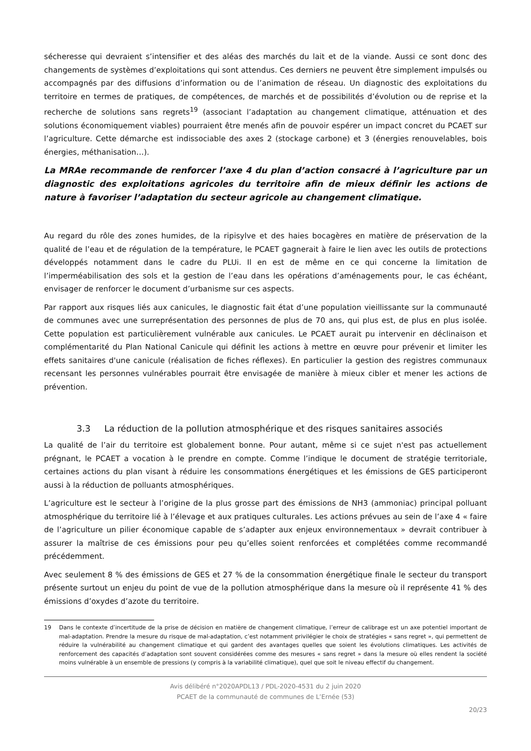sécheresse qui devraient s’intensifier et des aléas des marchés du lait et de la viande. Aussi ce sont donc des changements de systèmes d’exploitations qui sont attendus. Ces derniers ne peuvent être simplement impulsés ou accompagnés par des diffusions d’information ou de l’animation de réseau. Un diagnostic des exploitations du territoire en termes de pratiques, de compétences, de marchés et de possibilités d’évolution ou de reprise et la recherche de solutions sans regrets<sup>19</sup> (associant l’adaptation au changement climatique, atténuation et des solutions économiquement viables) pourraient être menés afin de pouvoir espérer un impact concret du PCAET sur l’agriculture. Cette démarche est indissociable des axes 2 (stockage carbone) et 3 (énergies renouvelables, bois énergies, méthanisation…).
La MRAe recommande de renforcer l’axe 4 du plan d’action consacré à l’agriculture par un diagnostic des exploitations agricoles du territoire afin de mieux définir les actions de nature à favoriser l’adaptation du secteur agricole au changement climatique.
Au regard du rôle des zones humides, de la ripisylve et des haies bocagères en matière de préservation de la qualité de l’eau et de régulation de la température, le PCAET gagnerait à faire le lien avec les outils de protections développés notamment dans le cadre du PLUi. Il en est de même en ce qui concerne la limitation de l’imperméabilisation des sols et la gestion de l’eau dans les opérations d’aménagements pour, le cas échéant, envisager de renforcer le document d’urbanisme sur ces aspects.
Par rapport aux risques liés aux canicules, le diagnostic fait état d’une population vieillissante sur la communauté de communes avec une surreprésentation des personnes de plus de 70 ans, qui plus est, de plus en plus isolée. Cette population est particulièrement vulnérable aux canicules. Le PCAET aurait pu intervenir en déclinaison et complémentarité du Plan National Canicule qui définit les actions à mettre en œuvre pour prévenir et limiter les effets sanitaires d'une canicule (réalisation de fiches réflexes). En particulier la gestion des registres communaux recensant les personnes vulnérables pourrait être envisagée de manière à mieux cibler et mener les actions de prévention.
3.3 La réduction de la pollution atmosphérique et des risques sanitaires associés
La qualité de l’air du territoire est globalement bonne. Pour autant, même si ce sujet n'est pas actuellement prégnant, le PCAET a vocation à le prendre en compte. Comme l’indique le document de stratégie territoriale, certaines actions du plan visant à réduire les consommations énergétiques et les émissions de GES participeront aussi à la réduction de polluants atmosphériques.
L’agriculture est le secteur à l’origine de la plus grosse part des émissions de NH3 (ammoniac) principal polluant atmosphérique du territoire lié à l’élevage et aux pratiques culturales. Les actions prévues au sein de l’axe 4 « faire de l’agriculture un pilier économique capable de s’adapter aux enjeux environnementaux » devrait contribuer à assurer la maîtrise de ces émissions pour peu qu’elles soient renforcées et complétées comme recommandé précédemment.
Avec seulement 8 % des émissions de GES et 27 % de la consommation énergétique finale le secteur du transport présente surtout un enjeu du point de vue de la pollution atmosphérique dans la mesure où il représente 41 % des émissions d’oxydes d’azote du territoire.
19 Dans le contexte d’incertitude de la prise de décision en matière de changement climatique, l’erreur de calibrage est un axe potentiel important de mal-adaptation. Prendre la mesure du risque de mal-adaptation, c’est notamment privilégier le choix de stratégies « sans regret », qui permettent de réduire la vulnérabilité au changement climatique et qui gardent des avantages quelles que soient les évolutions climatiques. Les activités de renforcement des capacités d’adaptation sont souvent considérées comme des mesures « sans regret » dans la mesure où elles rendent la société moins vulnérable à un ensemble de pressions (y compris à la variabilité climatique), quel que soit le niveau effectif du changement.
Avis délibéré n°2020APDL13 / PDL-2020-4531 du 2 juin 2020
PCAET de la communauté de communes de L’Ernée (53)
20/23